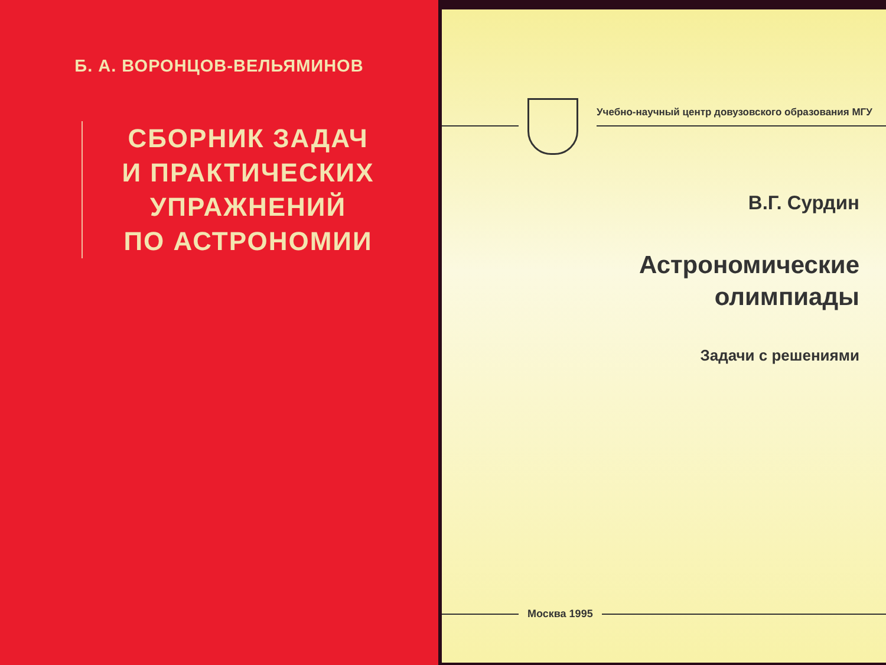Б. А. ВОРОНЦОВ-ВЕЛЬЯМИНОВ
СБОРНИК ЗАДАЧ
И ПРАКТИЧЕСКИХ
УПРАЖНЕНИЙ
ПО АСТРОНОМИИ
Учебно-научный центр довузовского образования МГУ
В.Г. Сурдин
Астрономические
олимпиады
Задачи с решениями
Москва 1995